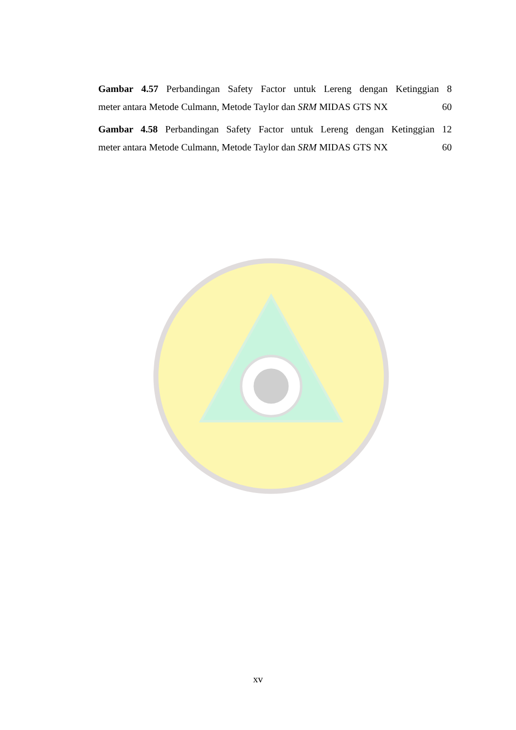Gambar 4.57 Perbandingan Safety Factor untuk Lereng dengan Ketinggian 8
meter antara Metode Culmann, Metode Taylor dan SRM MIDAS GTS NX 60
Gambar 4.58 Perbandingan Safety Factor untuk Lereng dengan Ketinggian 12
meter antara Metode Culmann, Metode Taylor dan SRM MIDAS GTS NX 60
xv